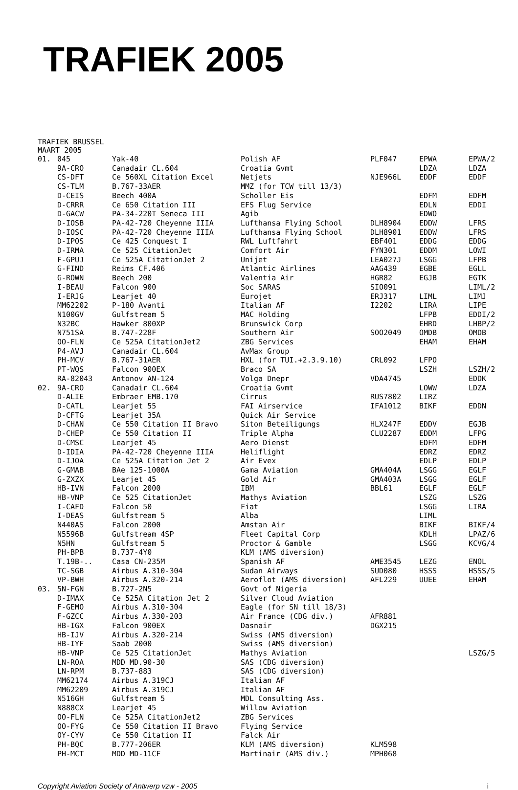TRAFIEK 2005
TRAFIEK BRUSSEL
MAART 2005
| 01. | 045 | Yak-40 | Polish AF | PLF047 | EPWA | EPWA/2 |
| | 9A-CRO | Canadair CL.604 | Croatia Gvmt | | LDZA | LDZA |
| | CS-DFT | Ce 560XL Citation Excel | Netjets | NJE966L | EDDF | EDDF |
| | CS-TLM | B.767-33AER | MMZ (for TCW till 13/3) | | | |
| | D-CEIS | Beech 400A | Scholler Eis | | EDFM | EDFM |
| | D-CRRR | Ce 650 Citation III | EFS Flug Service | | EDLN | EDDI |
| | D-GACW | PA-34-220T Seneca III | Agib | | EDWO | |
| | D-IOSB | PA-42-720 Cheyenne IIIA | Lufthansa Flying School | DLH8904 | EDDW | LFRS |
| | D-IOSC | PA-42-720 Cheyenne IIIA | Lufthansa Flying School | DLH8901 | EDDW | LFRS |
| | D-IPOS | Ce 425 Conquest I | RWL Luftfahrt | EBF401 | EDDG | EDDG |
| | D-IRMA | Ce 525 CitationJet | Comfort Air | FYN301 | EDDM | LOWI |
| | F-GPUJ | Ce 525A CitationJet 2 | Unijet | LEA027J | LSGG | LFPB |
| | G-FIND | Reims CF.406 | Atlantic Airlines | AAG439 | EGBE | EGLL |
| | G-ROWN | Beech 200 | Valentia Air | HGR82 | EGJB | EGTK |
| | I-BEAU | Falcon 900 | Soc SARAS | SIO091 | | LIML/2 |
| | I-ERJG | Learjet 40 | Eurojet | ERJ317 | LIML | LIMJ |
| | MM62202 | P-180 Avanti | Italian AF | I2202 | LIRA | LIPE |
| | N100GV | Gulfstream 5 | MAC Holding | | LFPB | EDDI/2 |
| | N32BC | Hawker 800XP | Brunswick Corp | | EHRD | LHBP/2 |
| | N751SA | B.747-228F | Southern Air | SOO2049 | OMDB | OMDB |
| | OO-FLN | Ce 525A CitationJet2 | ZBG Services | | EHAM | EHAM |
| | P4-AVJ | Canadair CL.604 | AvMax Group | | | |
| | PH-MCV | B.767-31AER | HXL (for TUI.+2.3.9.10) | CRL092 | LFPO | |
| | PT-WQS | Falcon 900EX | Braco SA | | LSZH | LSZH/2 |
| | RA-82043 | Antonov AN-124 | Volga Dnepr | VDA4745 | | EDDK |
| 02. | 9A-CRO | Canadair CL.604 | Croatia Gvmt | | LOWW | LDZA |
| | D-ALIE | Embraer EMB.170 | Cirrus | RUS7802 | LIRZ | |
| | D-CATL | Learjet 55 | FAI Airservice | IFA1012 | BIKF | EDDN |
| | D-CFTG | Learjet 35A | Quick Air Service | | | |
| | D-CHAN | Ce 550 Citation II Bravo | Siton Beteiligungs | HLX247F | EDDV | EGJB |
| | D-CHEP | Ce 550 Citation II | Triple Alpha | CLU2287 | EDDM | LFPG |
| | D-CMSC | Learjet 45 | Aero Dienst | | EDFM | EDFM |
| | D-IDIA | PA-42-720 Cheyenne IIIA | Heliflight | | EDRZ | EDRZ |
| | D-IJOA | Ce 525A Citation Jet 2 | Air Evex | | EDLP | EDLP |
| | G-GMAB | BAe 125-1000A | Gama Aviation | GMA404A | LSGG | EGLF |
| | G-ZXZX | Learjet 45 | Gold Air | GMA403A | LSGG | EGLF |
| | HB-IVN | Falcon 2000 | IBM | BBL61 | EGLF | EGLF |
| | HB-VNP | Ce 525 CitationJet | Mathys Aviation | | LSZG | LSZG |
| | I-CAFD | Falcon 50 | Fiat | | LSGG | LIRA |
| | I-DEAS | Gulfstream 5 | Alba | | LIML | |
| | N440AS | Falcon 2000 | Amstan Air | | BIKF | BIKF/4 |
| | N5596B | Gulfstream 4SP | Fleet Capital Corp | | KDLH | LPAZ/6 |
| | N5HN | Gulfstream 5 | Proctor & Gamble | | LSGG | KCVG/4 |
| | PH-BPB | B.737-4Y0 | KLM (AMS diversion) | | | |
| | T.19B-.. | Casa CN-235M | Spanish AF | AME3545 | LEZG | ENOL |
| | TC-SGB | Airbus A.310-304 | Sudan Airways | SUD080 | HSSS | HSSS/5 |
| | VP-BWH | Airbus A.320-214 | Aeroflot (AMS diversion) | AFL229 | UUEE | EHAM |
| 03. | 5N-FGN | B.727-2N5 | Govt of Nigeria | | | |
| | D-IMAX | Ce 525A Citation Jet 2 | Silver Cloud Aviation | | | |
| | F-GEMO | Airbus A.310-304 | Eagle (for SN till 18/3) | | | |
| | F-GZCC | Airbus A.330-203 | Air France (CDG div.) | AFR881 | | |
| | HB-IGX | Falcon 900EX | Dasnair | DGX215 | | |
| | HB-IJV | Airbus A.320-214 | Swiss (AMS diversion) | | | |
| | HB-IYF | Saab 2000 | Swiss (AMS diversion) | | | |
| | HB-VNP | Ce 525 CitationJet | Mathys Aviation | | | LSZG/5 |
| | LN-ROA | MDD MD.90-30 | SAS (CDG diversion) | | | |
| | LN-RPM | B.737-883 | SAS (CDG diversion) | | | |
| | MM62174 | Airbus A.319CJ | Italian AF | | | |
| | MM62209 | Airbus A.319CJ | Italian AF | | | |
| | N516GH | Gulfstream 5 | MDL Consulting Ass. | | | |
| | N888CX | Learjet 45 | Willow Aviation | | | |
| | OO-FLN | Ce 525A CitationJet2 | ZBG Services | | | |
| | OO-FYG | Ce 550 Citation II Bravo | Flying Service | | | |
| | OY-CYV | Ce 550 Citation II | Falck Air | | | |
| | PH-BQC | B.777-206ER | KLM (AMS diversion) | KLM598 | | |
| | PH-MCT | MDD MD-11CF | Martinair (AMS div.) | MPH068 | | |
Copyright Aviation Society of Antwerp vzw - 2005 i